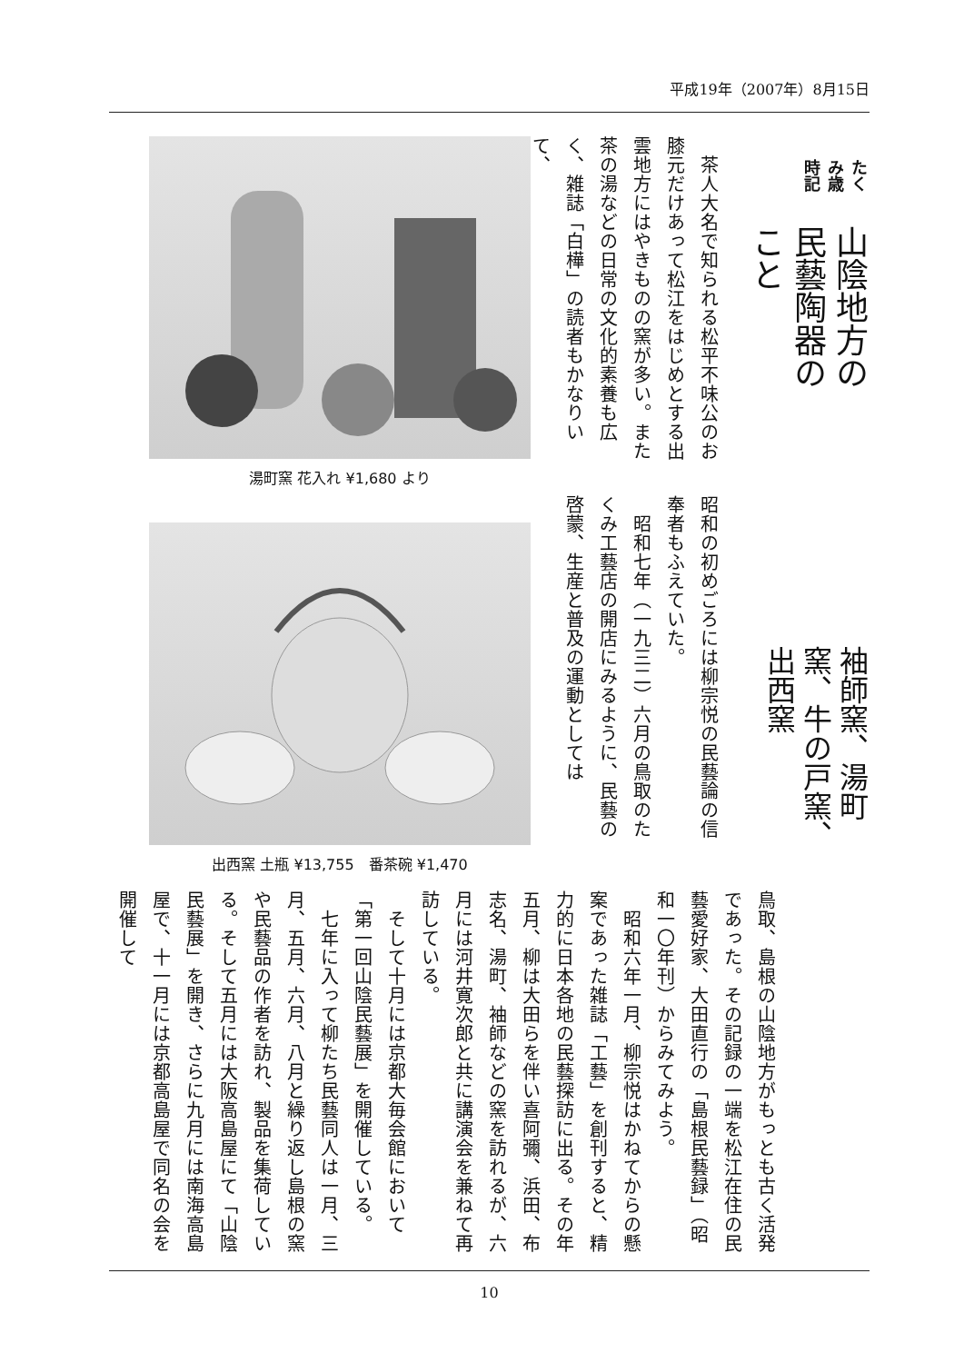平成19年（2007年）8月15日
たくみ歳時記
山陰地方の民藝陶器のこと
袖師窯、湯町窯、牛の戸窯、出西窯
　茶人大名で知られる松平不味公のお膝元だけあって松江をはじめとする出雲地方にはやきものの窯が多い。また茶の湯などの日常の文化的素養も広く、雑誌「白樺」の読者もかなりいて、
昭和の初めごろには柳宗悦の民藝論の信奉者もふえていた。
　昭和七年（一九三二）六月の鳥取のたくみ工藝店の開店にみるように、民藝の啓蒙、生産と普及の運動としては
湯町窯 花入れ ¥1,680 より
出西窯 土瓶 ¥13,755　番茶碗 ¥1,470
鳥取、島根の山陰地方がもっとも古く活発であった。その記録の一端を松江在住の民藝愛好家、大田直行の「島根民藝録」（昭和一〇年刊）からみてみよう。
　昭和六年一月、柳宗悦はかねてからの懸案であった雑誌「工藝」を創刊すると、精力的に日本各地の民藝探訪に出る。その年五月、柳は大田らを伴い喜阿彌、浜田、布志名、湯町、袖師などの窯を訪れるが、六月には河井寛次郎と共に講演会を兼ねて再訪している。
　そして十月には京都大毎会館において「第一回山陰民藝展」を開催している。
　七年に入って柳たち民藝同人は一月、三月、五月、六月、八月と繰り返し島根の窯や民藝品の作者を訪れ、製品を集荷している。そして五月には大阪高島屋にて「山陰民藝展」を開き、さらに九月には南海高島屋で、十一月には京都高島屋で同名の会を開催して
10